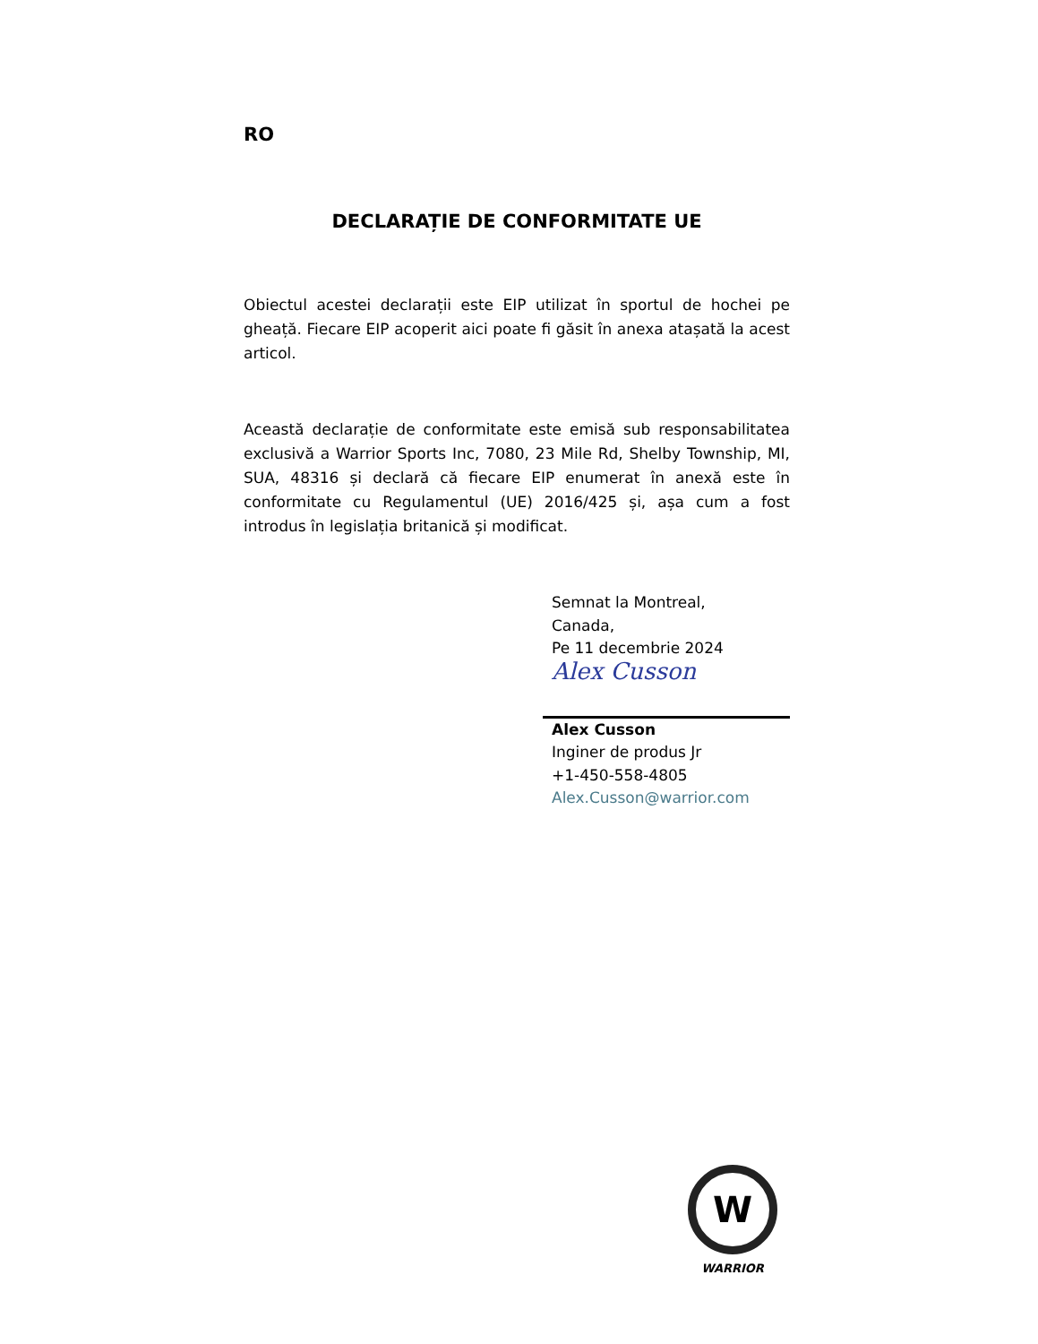RO
DECLARAȚIE DE CONFORMITATE UE
Obiectul acestei declarații este EIP utilizat în sportul de hochei pe gheață. Fiecare EIP acoperit aici poate fi găsit în anexa atașată la acest articol.
Această declarație de conformitate este emisă sub responsabilitatea exclusivă a Warrior Sports Inc, 7080, 23 Mile Rd, Shelby Township, MI, SUA, 48316 și declară că fiecare EIP enumerat în anexă este în conformitate cu Regulamentul (UE) 2016/425 și, așa cum a fost introdus în legislația britanică și modificat.
Semnat la Montreal,
Canada,
Pe 11 decembrie 2024
Alex Cusson
Alex Cusson
Inginer de produs Jr
+1-450-558-4805
Alex.Cusson@warrior.com
W
WARRIOR